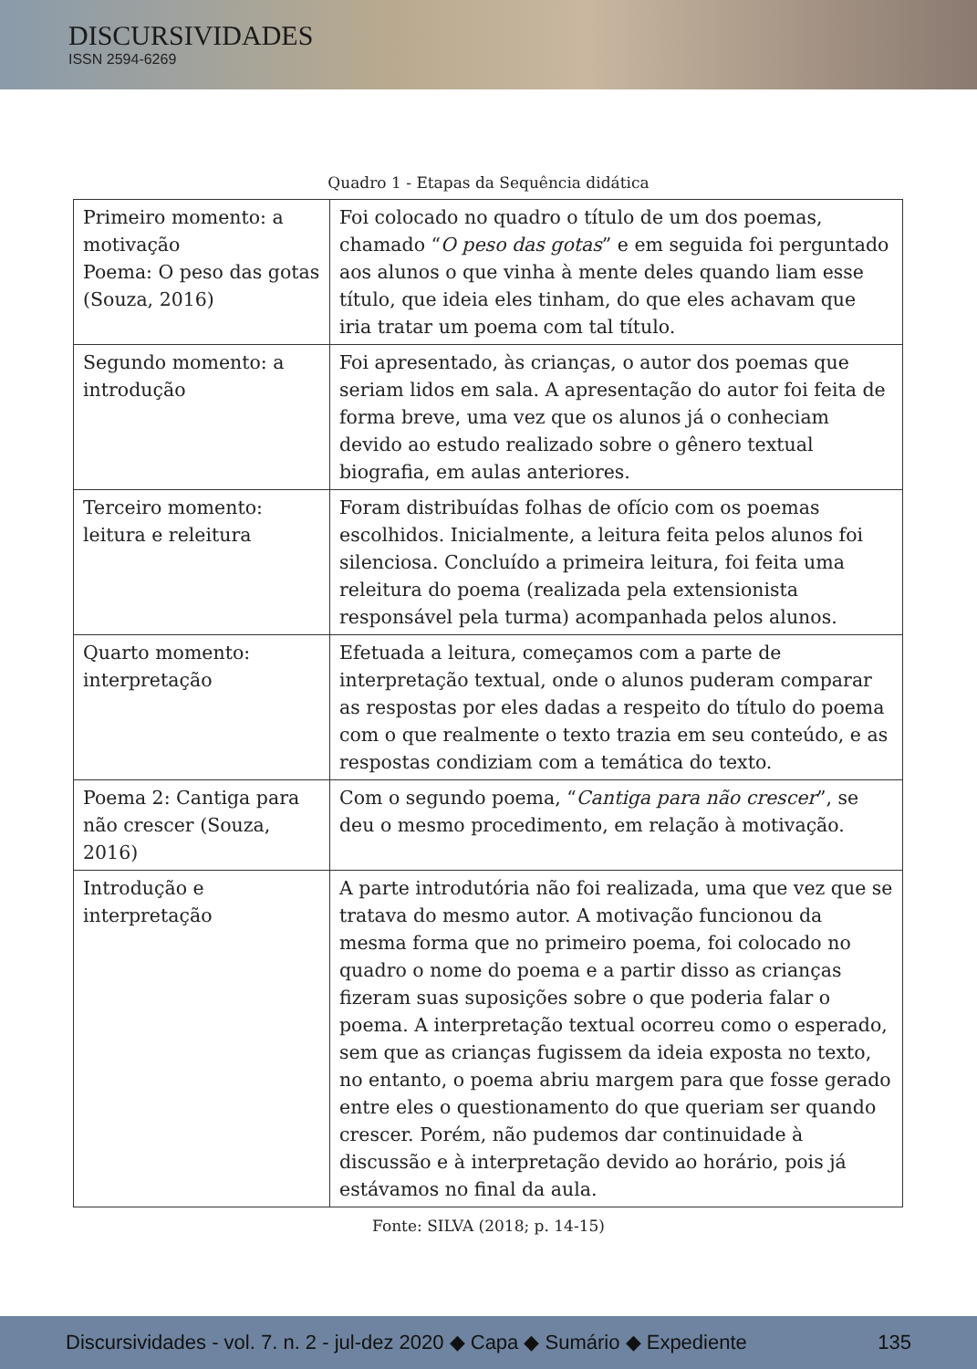DISCURSIVIDADES
ISSN 2594-6269
Quadro 1 - Etapas da Sequência didática
| Primeiro momento: a motivação Poema: O peso das gotas (Souza, 2016) | Foi colocado no quadro o título de um dos poemas, chamado “ O peso das gotas ” e em seguida foi perguntado aos alunos o que vinha à mente deles quando liam esse título, que ideia eles tinham, do que eles achavam que iria tratar um poema com tal título. |
| Segundo momento: a introdução | Foi apresentado, às crianças, o autor dos poemas que seriam lidos em sala. A apresentação do autor foi feita de forma breve, uma vez que os alunos já o conheciam devido ao estudo realizado sobre o gênero textual biografia, em aulas anteriores. |
| Terceiro momento: leitura e releitura | Foram distribuídas folhas de ofício com os poemas escolhidos. Inicialmente, a leitura feita pelos alunos foi silenciosa. Concluído a primeira leitura, foi feita uma releitura do poema (realizada pela extensionista responsável pela turma) acompanhada pelos alunos. |
| Quarto momento: interpretação | Efetuada a leitura, começamos com a parte de interpretação textual, onde o alunos puderam comparar as respostas por eles dadas a respeito do título do poema com o que realmente o texto trazia em seu conteúdo, e as respostas condiziam com a temática do texto. |
| Poema 2: Cantiga para não crescer (Souza, 2016) | Com o segundo poema, “ Cantiga para não crescer ”, se deu o mesmo procedimento, em relação à motivação. |
| Introdução e interpretação | A parte introdutória não foi realizada, uma que vez que se tratava do mesmo autor. A motivação funcionou da mesma forma que no primeiro poema, foi colocado no quadro o nome do poema e a partir disso as crianças fizeram suas suposições sobre o que poderia falar o poema. A interpretação textual ocorreu como o esperado, sem que as crianças fugissem da ideia exposta no texto, no entanto, o poema abriu margem para que fosse gerado entre eles o questionamento do que queriam ser quando crescer. Porém, não pudemos dar continuidade à discussão e à interpretação devido ao horário, pois já estávamos no final da aula. |
Fonte: SILVA (2018; p. 14-15)
Discursividades - vol. 7. n. 2 - jul-dez 2020 ◆ Capa ◆ Sumário ◆ Expediente 135